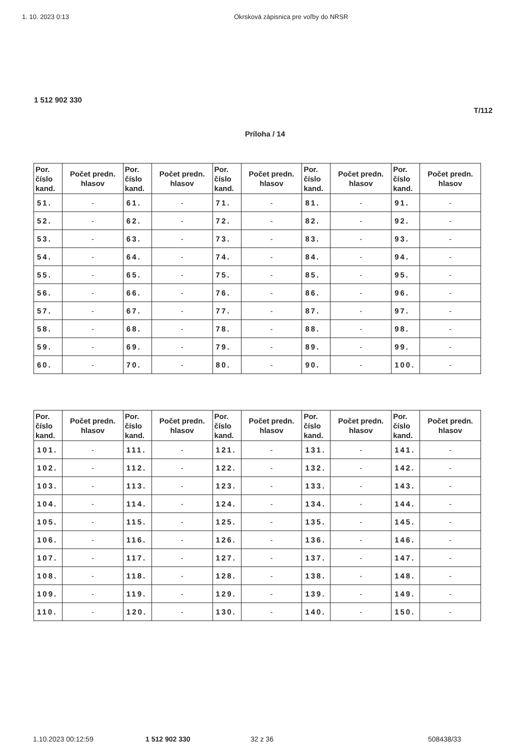1. 10. 2023 0:13 Okrsková zápisnica pre voľby do NRSR
1 512 902 330
T/112
Príloha / 14
| Por. číslo kand. | Počet predn. hlasov | Por. číslo kand. | Počet predn. hlasov | Por. číslo kand. | Počet predn. hlasov | Por. číslo kand. | Počet predn. hlasov | Por. číslo kand. | Počet predn. hlasov |
| --- | --- | --- | --- | --- | --- | --- | --- | --- | --- |
| 51. | - | 61. | - | 71. | - | 81. | - | 91. | - |
| 52. | - | 62. | - | 72. | - | 82. | - | 92. | - |
| 53. | - | 63. | - | 73. | - | 83. | - | 93. | - |
| 54. | - | 64. | - | 74. | - | 84. | - | 94. | - |
| 55. | - | 65. | - | 75. | - | 85. | - | 95. | - |
| 56. | - | 66. | - | 76. | - | 86. | - | 96. | - |
| 57. | - | 67. | - | 77. | - | 87. | - | 97. | - |
| 58. | - | 68. | - | 78. | - | 88. | - | 98. | - |
| 59. | - | 69. | - | 79. | - | 89. | - | 99. | - |
| 60. | - | 70. | - | 80. | - | 90. | - | 100. | - |
| Por. číslo kand. | Počet predn. hlasov | Por. číslo kand. | Počet predn. hlasov | Por. číslo kand. | Počet predn. hlasov | Por. číslo kand. | Počet predn. hlasov | Por. číslo kand. | Počet predn. hlasov |
| --- | --- | --- | --- | --- | --- | --- | --- | --- | --- |
| 101. | - | 111. | - | 121. | - | 131. | - | 141. | - |
| 102. | - | 112. | - | 122. | - | 132. | - | 142. | - |
| 103. | - | 113. | - | 123. | - | 133. | - | 143. | - |
| 104. | - | 114. | - | 124. | - | 134. | - | 144. | - |
| 105. | - | 115. | - | 125. | - | 135. | - | 145. | - |
| 106. | - | 116. | - | 126. | - | 136. | - | 146. | - |
| 107. | - | 117. | - | 127. | - | 137. | - | 147. | - |
| 108. | - | 118. | - | 128. | - | 138. | - | 148. | - |
| 109. | - | 119. | - | 129. | - | 139. | - | 149. | - |
| 110. | - | 120. | - | 130. | - | 140. | - | 150. | - |
1.10.2023 00:12:59 1 512 902 330 32 z 36 508438/33